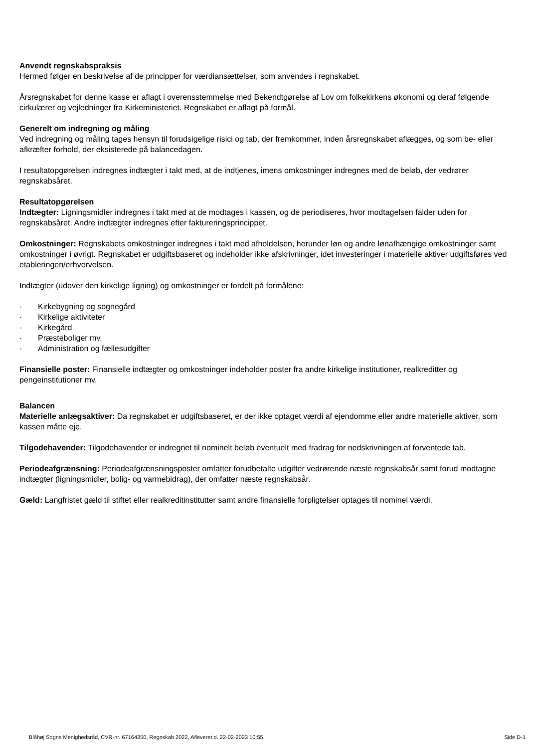Anvendt regnskabspraksis
Hermed følger en beskrivelse af de principper for værdiansættelser, som anvendes i regnskabet.
Årsregnskabet for denne kasse er aflagt i overensstemmelse med Bekendtgørelse af Lov om folkekirkens økonomi og deraf følgende cirkulærer og vejledninger fra Kirkeministeriet. Regnskabet er aflagt på formål.
Generelt om indregning og måling
Ved indregning og måling tages hensyn til forudsigelige risici og tab, der fremkommer, inden årsregnskabet aflægges, og som be- eller afkræfter forhold, der eksisterede på balancedagen.
I resultatopgørelsen indregnes indtægter i takt med, at de indtjenes, imens omkostninger indregnes med de beløb, der vedrører regnskabsåret.
Resultatopgørelsen
Indtægter: Ligningsmidler indregnes i takt med at de modtages i kassen, og de periodiseres, hvor modtagelsen falder uden for regnskabsåret. Andre indtægter indregnes efter faktureringsprincippet.
Omkostninger: Regnskabets omkostninger indregnes i takt med afholdelsen, herunder løn og andre lønafhængige omkostninger samt omkostninger i øvrigt. Regnskabet er udgiftsbaseret og indeholder ikke afskrivninger, idet investeringer i materielle aktiver udgiftsføres ved etableringen/erhvervelsen.
Indtægter (udover den kirkelige ligning) og omkostninger er fordelt på formålene:
· Kirkebygning og sognegård
· Kirkelige aktiviteter
· Kirkegård
· Præsteboliger mv.
· Administration og fællesudgifter
Finansielle poster: Finansielle indtægter og omkostninger indeholder poster fra andre kirkelige institutioner, realkreditter og pengeinstitutioner mv.
Balancen
Materielle anlægsaktiver: Da regnskabet er udgiftsbaseret, er der ikke optaget værdi af ejendomme eller andre materielle aktiver, som kassen måtte eje.
Tilgodehavender: Tilgodehavender er indregnet til nominelt beløb eventuelt med fradrag for nedskrivningen af forventede tab.
Periodeafgrænsning: Periodeafgrænsningsposter omfatter forudbetalte udgifter vedrørende næste regnskabsår samt forud modtagne indtægter (ligningsmidler, bolig- og varmebidrag), der omfatter næste regnskabsår.
Gæld: Langfristet gæld til stiftet eller realkreditinstitutter samt andre finansielle forpligtelser optages til nominel værdi.
Blåhøj Sogns Menighedsråd, CVR-nr. 67164350, Regnskab 2022, Afleveret d. 22-02-2023 10:55 Side D-1